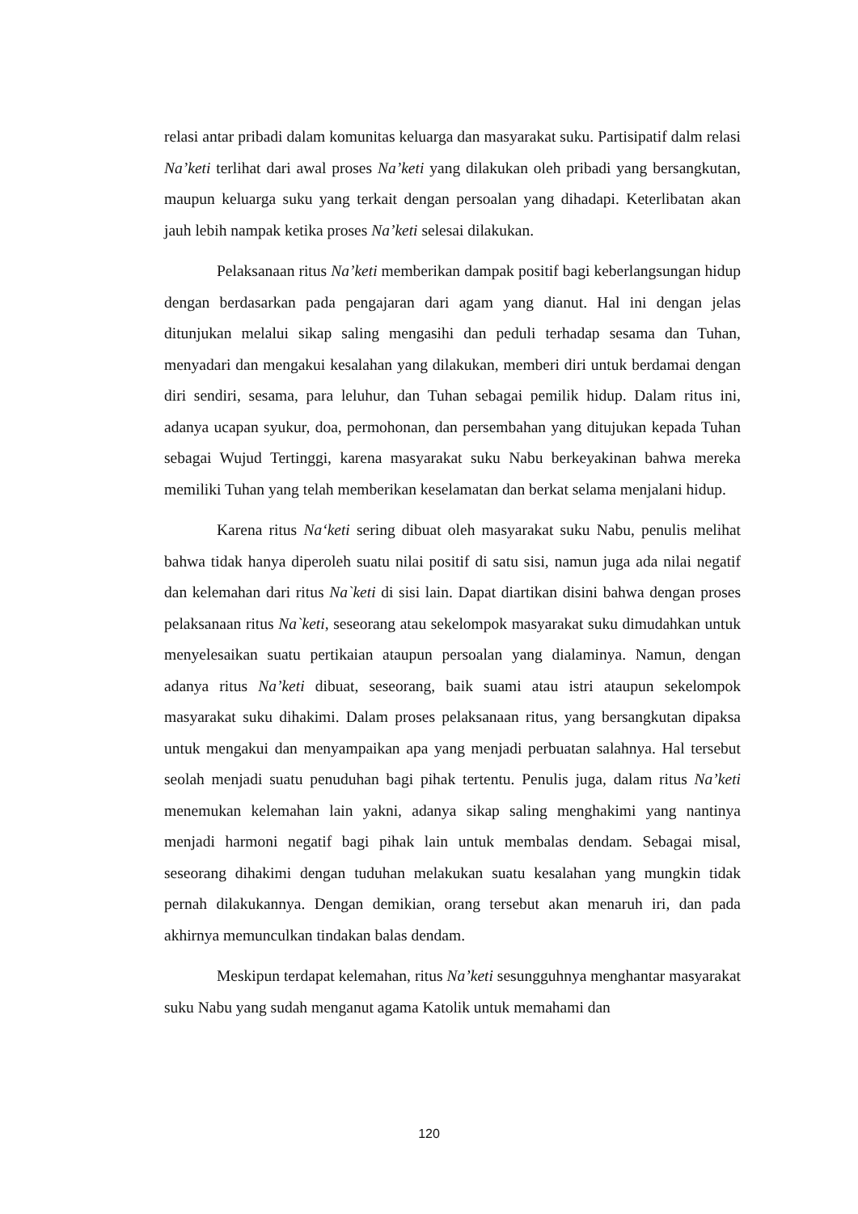relasi antar pribadi dalam komunitas keluarga dan masyarakat suku. Partisipatif dalm relasi Na’keti terlihat dari awal proses Na’keti yang dilakukan oleh pribadi yang bersangkutan, maupun keluarga suku yang terkait dengan persoalan yang dihadapi. Keterlibatan akan jauh lebih nampak ketika proses Na’keti selesai dilakukan.
Pelaksanaan ritus Na’keti memberikan dampak positif bagi keberlangsungan hidup dengan berdasarkan pada pengajaran dari agam yang dianut. Hal ini dengan jelas ditunjukan melalui sikap saling mengasihi dan peduli terhadap sesama dan Tuhan, menyadari dan mengakui kesalahan yang dilakukan, memberi diri untuk berdamai dengan diri sendiri, sesama, para leluhur, dan Tuhan sebagai pemilik hidup. Dalam ritus ini, adanya ucapan syukur, doa, permohonan, dan persembahan yang ditujukan kepada Tuhan sebagai Wujud Tertinggi, karena masyarakat suku Nabu berkeyakinan bahwa mereka memiliki Tuhan yang telah memberikan keselamatan dan berkat selama menjalani hidup.
Karena ritus Na‘keti sering dibuat oleh masyarakat suku Nabu, penulis melihat bahwa tidak hanya diperoleh suatu nilai positif di satu sisi, namun juga ada nilai negatif dan kelemahan dari ritus Na`keti di sisi lain. Dapat diartikan disini bahwa dengan proses pelaksanaan ritus Na`keti, seseorang atau sekelompok masyarakat suku dimudahkan untuk menyelesaikan suatu pertikaian ataupun persoalan yang dialaminya. Namun, dengan adanya ritus Na’keti dibuat, seseorang, baik suami atau istri ataupun sekelompok masyarakat suku dihakimi. Dalam proses pelaksanaan ritus, yang bersangkutan dipaksa untuk mengakui dan menyampaikan apa yang menjadi perbuatan salahnya. Hal tersebut seolah menjadi suatu penuduhan bagi pihak tertentu. Penulis juga, dalam ritus Na’keti menemukan kelemahan lain yakni, adanya sikap saling menghakimi yang nantinya menjadi harmoni negatif bagi pihak lain untuk membalas dendam. Sebagai misal, seseorang dihakimi dengan tuduhan melakukan suatu kesalahan yang mungkin tidak pernah dilakukannya. Dengan demikian, orang tersebut akan menaruh iri, dan pada akhirnya memunculkan tindakan balas dendam.
Meskipun terdapat kelemahan, ritus Na’keti sesungguhnya menghantar masyarakat suku Nabu yang sudah menganut agama Katolik untuk memahami dan
120